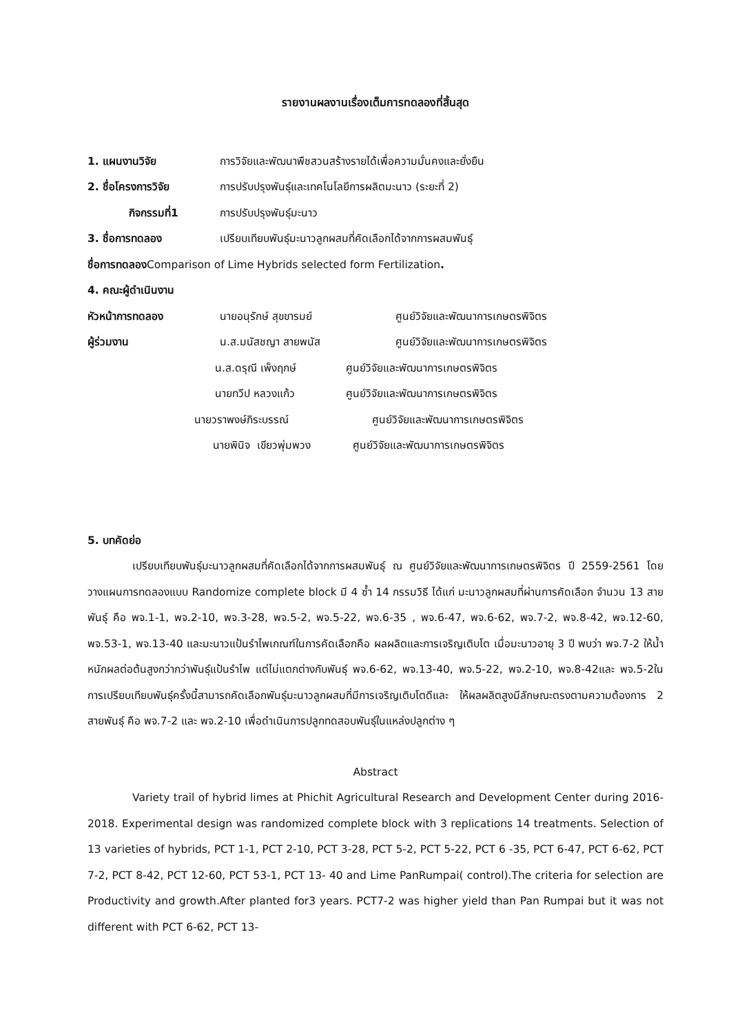รายงานผลงานเรื่องเต็มการทดลองที่สิ้นสุด
1. แผนงานวิจัย การวิจัยและพัฒนาพืชสวนสร้างรายได้เพื่อความมั่นคงและยั่งยืน
2. ชื่อโครงการวิจัย การปรับปรุงพันธุ์และเทคโนโลยีการผลิตมะนาว (ระยะที่ 2)
กิจกรรมที่1 การปรับปรุงพันธุ์มะนาว
3. ชื่อการทดลอง เปรียบเทียบพันธุ์มะนาวลูกผสมที่คัดเลือกได้จากการผสมพันธุ์
ชื่อการทดลองComparison of Lime Hybrids selected form Fertilization.
4. คณะผู้ดำเนินงาน
หัวหน้าการทดลอง นายอนุรักษ์ สุขขารมย์ ศูนย์วิจัยและพัฒนาการเกษตรพิจิตร
ผู้ร่วมงาน น.ส.มนัสชญา สายพนัส ศูนย์วิจัยและพัฒนาการเกษตรพิจิตร
น.ส.ดรุณี เพ็งฤกษ์ ศูนย์วิจัยและพัฒนาการเกษตรพิจิตร
นายทวีป หลวงแก้ว ศูนย์วิจัยและพัฒนาการเกษตรพิจิตร
นายวราพงษ์ภิระบรรณ์ ศูนย์วิจัยและพัฒนาการเกษตรพิจิตร
นายพินิจ เขียวพุ่มพวง
ศูนย์วิจัยและพัฒนาการเกษตรพิจิตร
5. บทคัดย่อ
เปรียบเทียบพันธุ์มะนาวลูกผสมที่คัดเลือกได้จากการผสมพันธุ์ ณ ศูนย์วิจัยและพัฒนาการเกษตรพิจิตร ปี 2559-2561 โดยวางแผนการทดลองแบบ Randomize complete block มี 4 ซ้ำ 14 กรรมวิธี ได้แก่ มะนาวลูกผสมที่ผ่านการคัดเลือก จำนวน 13 สายพันธุ์ คือ พจ.1-1, พจ.2-10, พจ.3-28, พจ.5-2, พจ.5-22, พจ.6-35 , พจ.6-47, พจ.6-62, พจ.7-2, พจ.8-42, พจ.12-60, พจ.53-1, พจ.13-40 และมะนาวแป้นรำไพเกณฑ์ในการคัดเลือกคือ ผลผลิตและการเจริญเติบโต เมื่อมะนาวอายุ 3 ปี พบว่า พจ.7-2 ให้น้ำหนักผลต่อต้นสูงกว่ากว่าพันธุ์แป้นรำไพ แต่ไม่แตกต่างกับพันธุ์ พจ.6-62, พจ.13-40, พจ.5-22, พจ.2-10, พจ.8-42และ พจ.5-2ในการเปรียบเทียบพันธุ์ครั้งนี้สามารถคัดเลือกพันธุ์มะนาวลูกผสมที่มีการเจริญเติบโตดีและ ให้ผลผลิตสูงมีลักษณะตรงตามความต้องการ 2 สายพันธุ์ คือ พจ.7-2 และ พจ.2-10 เพื่อดำเนินการปลูกทดสอบพันธุ์ในแหล่งปลูกต่าง ๆ
Abstract
Variety trail of hybrid limes at Phichit Agricultural Research and Development Center during 2016-2018. Experimental design was randomized complete block with 3 replications 14 treatments. Selection of 13 varieties of hybrids, PCT 1-1, PCT 2-10, PCT 3-28, PCT 5-2, PCT 5-22, PCT 6 -35, PCT 6-47, PCT 6-62, PCT 7-2, PCT 8-42, PCT 12-60, PCT 53-1, PCT 13- 40 and Lime PanRumpai( control).The criteria for selection are Productivity and growth.After planted for3 years. PCT7-2 was higher yield than Pan Rumpai but it was not different with PCT 6-62, PCT 13-